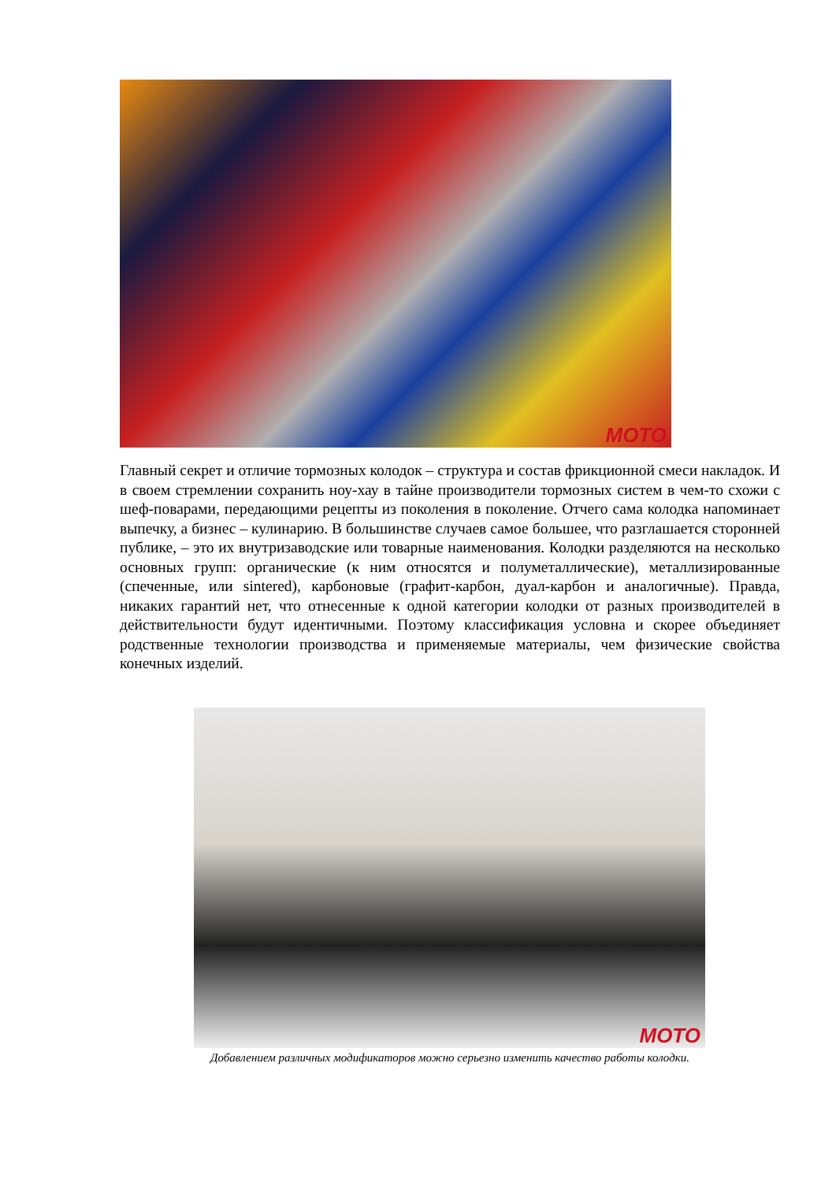MOTO
Главный секрет и отличие тормозных колодок – структура и состав фрикционной смеси накладок. И в своем стремлении сохранить ноу-хау в тайне производители тормозных систем в чем-то схожи с шеф-поварами, передающими рецепты из поколения в поколение. Отчего сама колодка напоминает выпечку, а бизнес – кулинарию. В большинстве случаев самое большее, что разглашается сторонней публике, – это их внутризаводские или товарные наименования. Колодки разделяются на несколько основных групп: органические (к ним относятся и полуметаллические), металлизированные (спеченные, или sintered), карбоновые (графит-карбон, дуал-карбон и аналогичные). Правда, никаких гарантий нет, что отнесенные к одной категории колодки от разных производителей в действительности будут идентичными. Поэтому классификация условна и скорее объединяет родственные технологии производства и применяемые материалы, чем физические свойства конечных изделий.
MOTO
Добавлением различных модификаторов можно серьезно изменить качество работы колодки.